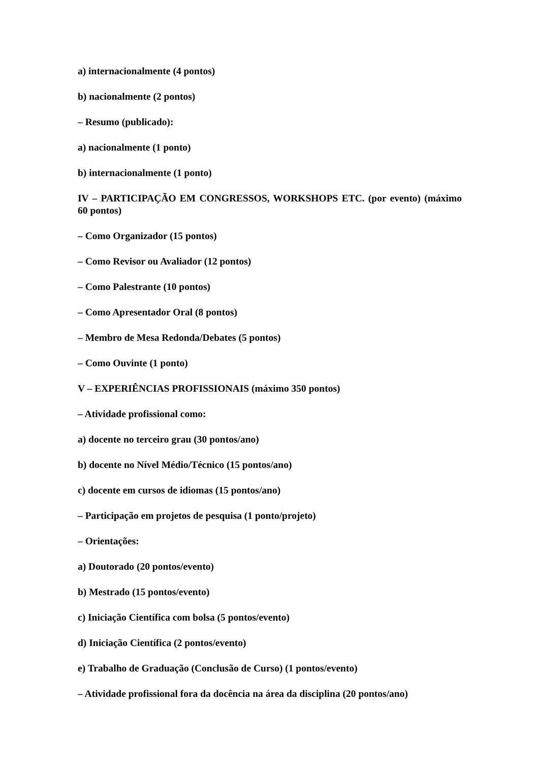a) internacionalmente (4 pontos)
b) nacionalmente (2 pontos)
– Resumo (publicado):
a) nacionalmente (1 ponto)
b) internacionalmente (1 ponto)
IV – PARTICIPAÇÃO EM CONGRESSOS, WORKSHOPS ETC. (por evento) (máximo 60 pontos)
– Como Organizador (15 pontos)
– Como Revisor ou Avaliador (12 pontos)
– Como Palestrante (10 pontos)
– Como Apresentador Oral (8 pontos)
– Membro de Mesa Redonda/Debates (5 pontos)
– Como Ouvinte (1 ponto)
V – EXPERIÊNCIAS PROFISSIONAIS (máximo 350 pontos)
– Atividade profissional como:
a) docente no terceiro grau (30 pontos/ano)
b) docente no Nível Médio/Técnico (15 pontos/ano)
c) docente em cursos de idiomas (15 pontos/ano)
– Participação em projetos de pesquisa (1 ponto/projeto)
– Orientações:
a) Doutorado (20 pontos/evento)
b) Mestrado (15 pontos/evento)
c) Iniciação Científica com bolsa (5 pontos/evento)
d) Iniciação Científica (2 pontos/evento)
e) Trabalho de Graduação (Conclusão de Curso) (1 pontos/evento)
– Atividade profissional fora da docência na área da disciplina (20 pontos/ano)